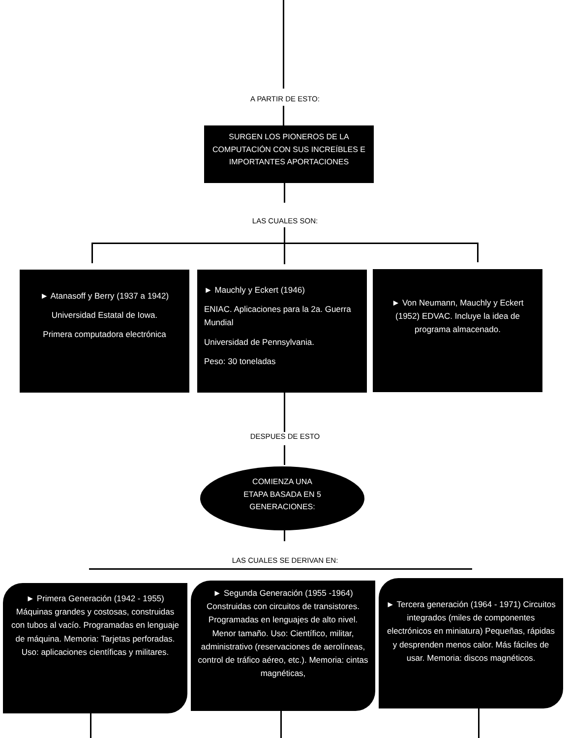A PARTIR DE ESTO:
SURGEN LOS PIONEROS DE LA COMPUTACIÓN CON SUS INCREÍBLES E IMPORTANTES APORTACIONES
LAS CUALES SON:
► Atanasoff y Berry (1937 a 1942)
Universidad Estatal de Iowa.
Primera computadora electrónica
► Mauchly y Eckert (1946)
ENIAC. Aplicaciones para la 2a. Guerra Mundial
Universidad de Pennsylvania.
Peso: 30 toneladas
► Von Neumann, Mauchly y Eckert (1952) EDVAC. Incluye la idea de programa almacenado.
DESPUES DE ESTO
COMIENZA UNA ETAPA BASADA EN 5 GENERACIONES:
LAS CUALES SE DERIVAN EN:
► Primera Generación (1942 - 1955) Máquinas grandes y costosas, construidas con tubos al vacío. Programadas en lenguaje de máquina. Memoria: Tarjetas perforadas. Uso: aplicaciones científicas y militares.
► Segunda Generación (1955 -1964) Construidas con circuitos de transistores. Programadas en lenguajes de alto nivel. Menor tamaño. Uso: Científico, militar, administrativo (reservaciones de aerolíneas, control de tráfico aéreo, etc.). Memoria: cintas magnéticas,
► Tercera generación (1964 - 1971) Circuitos integrados (miles de componentes electrónicos en miniatura) Pequeñas, rápidas y desprenden menos calor. Más fáciles de usar. Memoria: discos magnéticos.